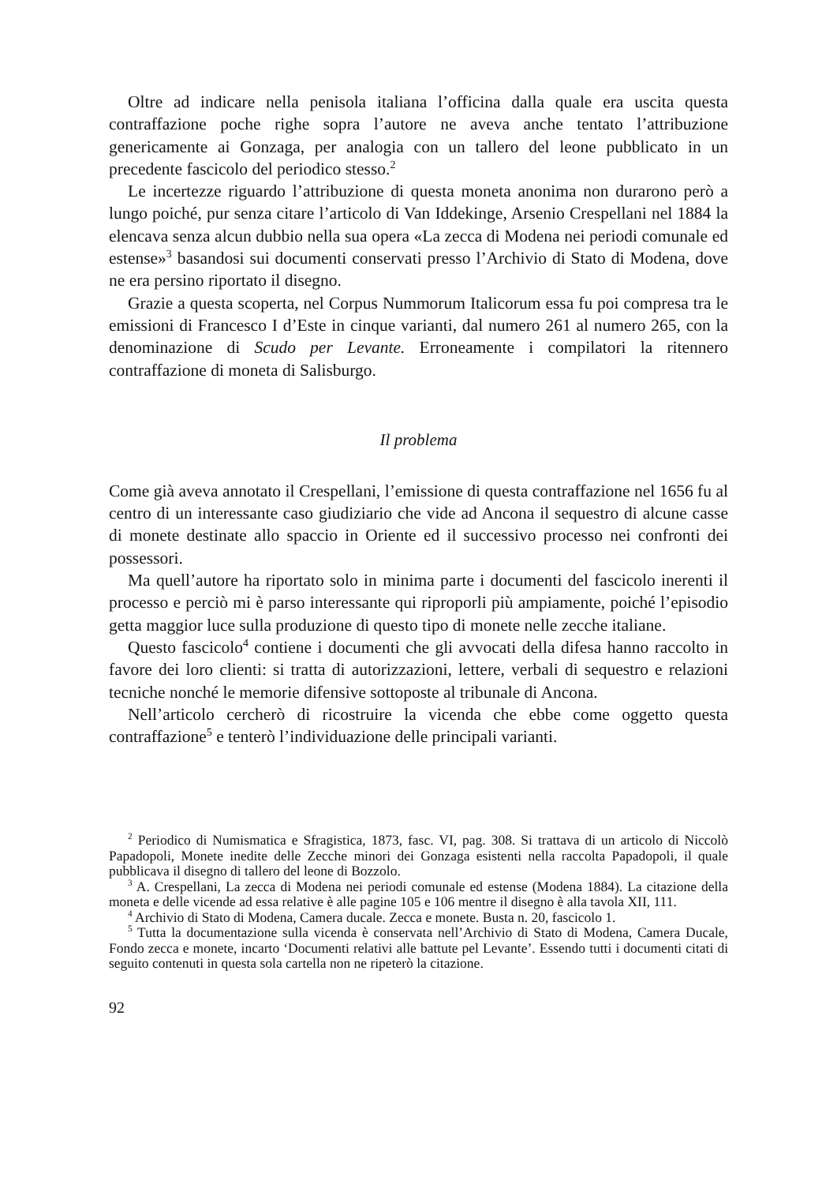Oltre ad indicare nella penisola italiana l’officina dalla quale era uscita questa contraffazione poche righe sopra l’autore ne aveva anche tentato l’attribuzione genericamente ai Gonzaga, per analogia con un tallero del leone pubblicato in un precedente fascicolo del periodico stesso.<sup>2</sup>
Le incertezze riguardo l’attribuzione di questa moneta anonima non durarono però a lungo poiché, pur senza citare l’articolo di Van Iddekinge, Arsenio Crespellani nel 1884 la elencava senza alcun dubbio nella sua opera «La zecca di Modena nei periodi comunale ed estense»<sup>3</sup> basandosi sui documenti conservati presso l’Archivio di Stato di Modena, dove ne era persino riportato il disegno.
Grazie a questa scoperta, nel Corpus Nummorum Italicorum essa fu poi compresa tra le emissioni di Francesco I d’Este in cinque varianti, dal numero 261 al numero 265, con la denominazione di Scudo per Levante. Erroneamente i compilatori la ritennero contraffazione di moneta di Salisburgo.
Il problema
Come già aveva annotato il Crespellani, l’emissione di questa contraffazione nel 1656 fu al centro di un interessante caso giudiziario che vide ad Ancona il sequestro di alcune casse di monete destinate allo spaccio in Oriente ed il successivo processo nei confronti dei possessori.
Ma quell’autore ha riportato solo in minima parte i documenti del fascicolo inerenti il processo e perciò mi è parso interessante qui riproporli più ampiamente, poiché l’episodio getta maggior luce sulla produzione di questo tipo di monete nelle zecche italiane.
Questo fascicolo<sup>4</sup> contiene i documenti che gli avvocati della difesa hanno raccolto in favore dei loro clienti: si tratta di autorizzazioni, lettere, verbali di sequestro e relazioni tecniche nonché le memorie difensive sottoposte al tribunale di Ancona.
Nell’articolo cercherò di ricostruire la vicenda che ebbe come oggetto questa contraffazione<sup>5</sup> e tenterò l’individuazione delle principali varianti.
<sup>2</sup> Periodico di Numismatica e Sfragistica, 1873, fasc. VI, pag. 308. Si trattava di un articolo di Niccolò Papadopoli, Monete inedite delle Zecche minori dei Gonzaga esistenti nella raccolta Papadopoli, il quale pubblicava il disegno di tallero del leone di Bozzolo.
<sup>3</sup> A. Crespellani, La zecca di Modena nei periodi comunale ed estense (Modena 1884). La citazione della moneta e delle vicende ad essa relative è alle pagine 105 e 106 mentre il disegno è alla tavola XII, 111.
<sup>4</sup> Archivio di Stato di Modena, Camera ducale. Zecca e monete. Busta n. 20, fascicolo 1.
<sup>5</sup> Tutta la documentazione sulla vicenda è conservata nell’Archivio di Stato di Modena, Camera Ducale, Fondo zecca e monete, incarto ‘Documenti relativi alle battute pel Levante’. Essendo tutti i documenti citati di seguito contenuti in questa sola cartella non ne ripeterò la citazione.
92